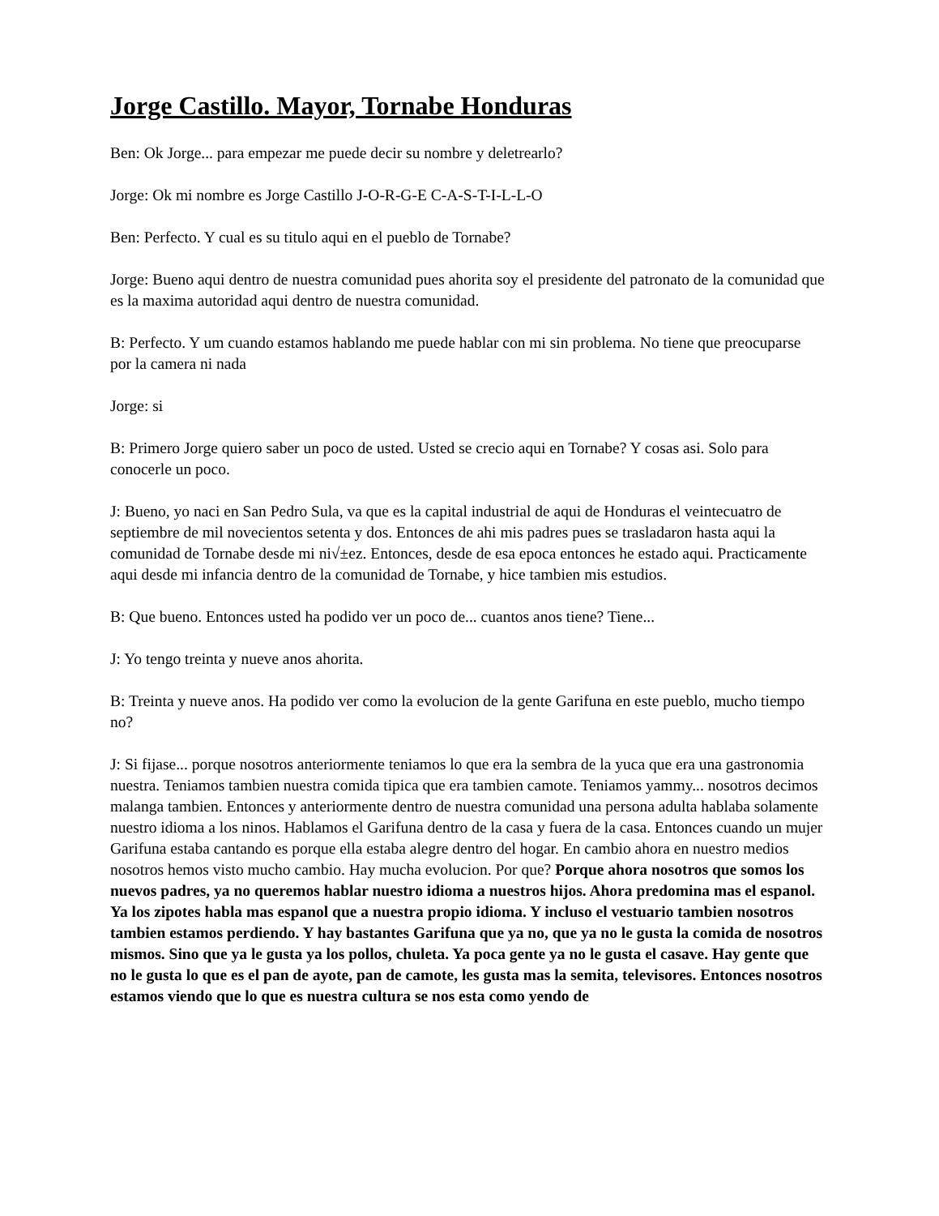Jorge Castillo. Mayor, Tornabe Honduras
Ben: Ok Jorge... para empezar me puede decir su nombre y deletrearlo?
Jorge: Ok mi nombre es Jorge Castillo J-O-R-G-E C-A-S-T-I-L-L-O
Ben: Perfecto. Y cual es su titulo aqui en el pueblo de Tornabe?
Jorge: Bueno aqui dentro de nuestra comunidad pues ahorita soy el presidente del patronato de la comunidad que es la maxima autoridad aqui dentro de nuestra comunidad.
B: Perfecto. Y um cuando estamos hablando me puede hablar con mi sin problema. No tiene que preocuparse por la camera ni nada
Jorge: si
B: Primero Jorge quiero saber un poco de usted. Usted se crecio aqui en Tornabe? Y cosas asi. Solo para conocerle un poco.
J: Bueno, yo naci en San Pedro Sula, va que es la capital industrial de aqui de Honduras el veintecuatro de septiembre de mil novecientos setenta y dos. Entonces de ahi mis padres pues se trasladaron hasta aqui la comunidad de Tornabe desde mi ni√±ez. Entonces, desde de esa epoca entonces he estado aqui. Practicamente aqui desde mi infancia dentro de la comunidad de Tornabe, y hice tambien mis estudios.
B: Que bueno. Entonces usted ha podido ver un poco de... cuantos anos tiene? Tiene...
J: Yo tengo treinta y nueve anos ahorita.
B: Treinta y nueve anos. Ha podido ver como la evolucion de la gente Garifuna en este pueblo, mucho tiempo no?
J: Si fijase... porque nosotros anteriormente teniamos lo que era la sembra de la yuca que era una gastronomia nuestra. Teniamos tambien nuestra comida tipica que era tambien camote. Teniamos yammy... nosotros decimos malanga tambien. Entonces y anteriormente dentro de nuestra comunidad una persona adulta hablaba solamente nuestro idioma a los ninos. Hablamos el Garifuna dentro de la casa y fuera de la casa. Entonces cuando un mujer Garifuna estaba cantando es porque ella estaba alegre dentro del hogar. En cambio ahora en nuestro medios nosotros hemos visto mucho cambio. Hay mucha evolucion. Por que? Porque ahora nosotros que somos los nuevos padres, ya no queremos hablar nuestro idioma a nuestros hijos. Ahora predomina mas el espanol. Ya los zipotes habla mas espanol que a nuestra propio idioma. Y incluso el vestuario tambien nosotros tambien estamos perdiendo. Y hay bastantes Garifuna que ya no, que ya no le gusta la comida de nosotros mismos. Sino que ya le gusta ya los pollos, chuleta. Ya poca gente ya no le gusta el casave. Hay gente que no le gusta lo que es el pan de ayote, pan de camote, les gusta mas la semita, televisores. Entonces nosotros estamos viendo que lo que es nuestra cultura se nos esta como yendo de